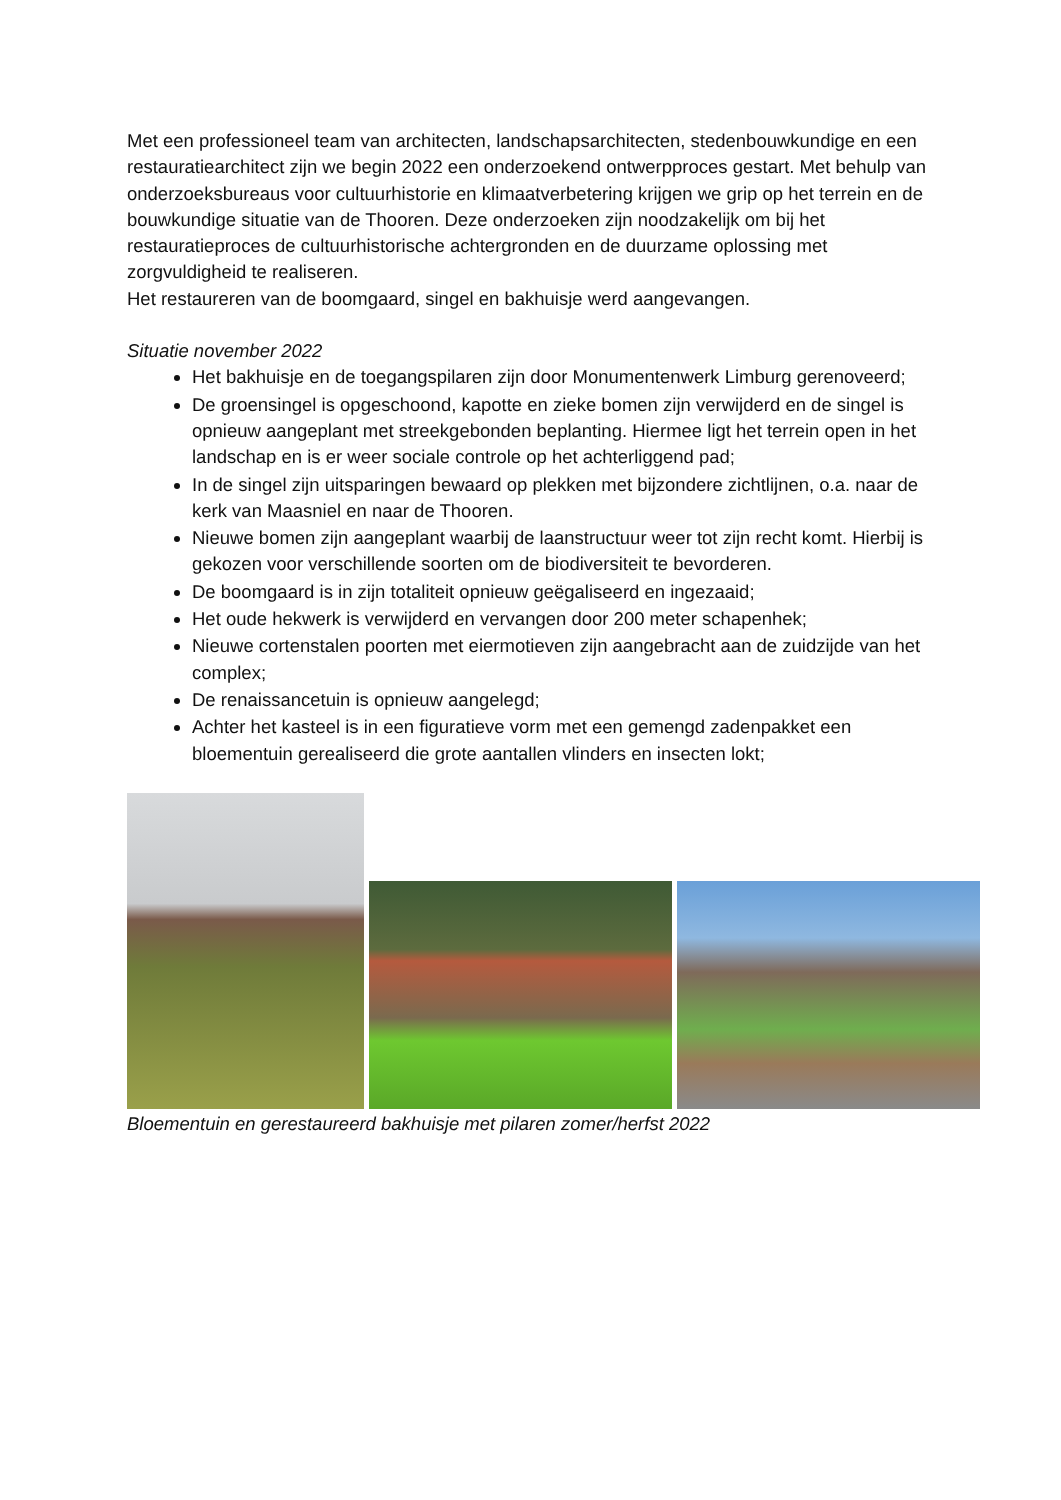Met een professioneel team van architecten, landschapsarchitecten, stedenbouwkundige en een restauratiearchitect zijn we begin 2022 een onderzoekend ontwerpproces gestart. Met behulp van onderzoeksbureaus voor cultuurhistorie en klimaatverbetering krijgen we grip op het terrein en de bouwkundige situatie van de Thooren. Deze onderzoeken zijn noodzakelijk om bij het restauratieproces de cultuurhistorische achtergronden en de duurzame oplossing met zorgvuldigheid te realiseren.
Het restaureren van de boomgaard, singel en bakhuisje werd aangevangen.
Situatie november 2022
Het bakhuisje en de toegangspilaren zijn door Monumentenwerk Limburg gerenoveerd;
De groensingel is opgeschoond, kapotte en zieke bomen zijn verwijderd en de singel is opnieuw aangeplant met streekgebonden beplanting. Hiermee ligt het terrein open in het landschap en is er weer sociale controle op het achterliggend pad;
In de singel zijn uitsparingen bewaard op plekken met bijzondere zichtlijnen, o.a. naar de kerk van Maasniel en naar de Thooren.
Nieuwe bomen zijn aangeplant waarbij de laanstructuur weer tot zijn recht komt. Hierbij is gekozen voor verschillende soorten om de biodiversiteit te bevorderen.
De boomgaard is in zijn totaliteit opnieuw geëgaliseerd en ingezaaid;
Het oude hekwerk is verwijderd en vervangen door 200 meter schapenhek;
Nieuwe cortenstalen poorten met eiermotieven zijn aangebracht aan de zuidzijde van het complex;
De renaissancetuin is opnieuw aangelegd;
Achter het kasteel is in een figuratieve vorm met een gemengd zadenpakket een bloementuin gerealiseerd die grote aantallen vlinders en insecten lokt;
Bloementuin en gerestaureerd bakhuisje met pilaren zomer/herfst 2022